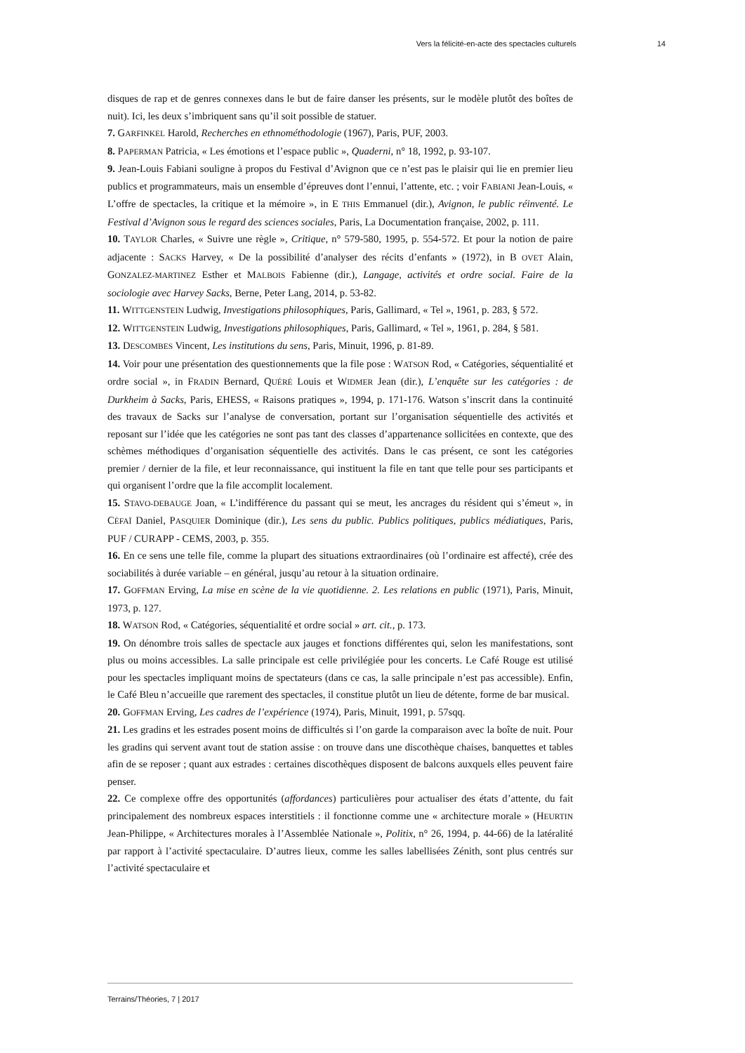Vers la félicité-en-acte des spectacles culturels 14
disques de rap et de genres connexes dans le but de faire danser les présents, sur le modèle plutôt des boîtes de nuit). Ici, les deux s’imbriquent sans qu’il soit possible de statuer.
7. GARFINKEL Harold, Recherches en ethnométhodologie (1967), Paris, PUF, 2003.
8. PAPERMAN Patricia, « Les émotions et l’espace public », Quaderni, n° 18, 1992, p. 93-107.
9. Jean-Louis Fabiani souligne à propos du Festival d’Avignon que ce n’est pas le plaisir qui lie en premier lieu publics et programmateurs, mais un ensemble d’épreuves dont l’ennui, l’attente, etc. ; voir FABIANI Jean-Louis, « L’offre de spectacles, la critique et la mémoire », in E THIS Emmanuel (dir.), Avignon, le public réinventé. Le Festival d’Avignon sous le regard des sciences sociales, Paris, La Documentation française, 2002, p. 111.
10. TAYLOR Charles, « Suivre une règle », Critique, n° 579-580, 1995, p. 554-572. Et pour la notion de paire adjacente : SACKS Harvey, « De la possibilité d’analyser des récits d’enfants » (1972), in B OVET Alain, GONZALEZ-MARTINEZ Esther et MALBOIS Fabienne (dir.), Langage, activités et ordre social. Faire de la sociologie avec Harvey Sacks, Berne, Peter Lang, 2014, p. 53-82.
11. WITTGENSTEIN Ludwig, Investigations philosophiques, Paris, Gallimard, « Tel », 1961, p. 283, § 572.
12. WITTGENSTEIN Ludwig, Investigations philosophiques, Paris, Gallimard, « Tel », 1961, p. 284, § 581.
13. DESCOMBES Vincent, Les institutions du sens, Paris, Minuit, 1996, p. 81-89.
14. Voir pour une présentation des questionnements que la file pose : WATSON Rod, « Catégories, séquentialité et ordre social », in FRADIN Bernard, QUÉRÉ Louis et WIDMER Jean (dir.), L’enquête sur les catégories : de Durkheim à Sacks, Paris, EHESS, « Raisons pratiques », 1994, p. 171-176. Watson s’inscrit dans la continuité des travaux de Sacks sur l’analyse de conversation, portant sur l’organisation séquentielle des activités et reposant sur l’idée que les catégories ne sont pas tant des classes d’appartenance sollicitées en contexte, que des schèmes méthodiques d’organisation séquentielle des activités. Dans le cas présent, ce sont les catégories premier / dernier de la file, et leur reconnaissance, qui instituent la file en tant que telle pour ses participants et qui organisent l’ordre que la file accomplit localement.
15. STAVO-DEBAUGE Joan, « L’indifférence du passant qui se meut, les ancrages du résident qui s’émeut », in CÉFAÏ Daniel, PASQUIER Dominique (dir.), Les sens du public. Publics politiques, publics médiatiques, Paris, PUF / CURAPP - CEMS, 2003, p. 355.
16. En ce sens une telle file, comme la plupart des situations extraordinaires (où l’ordinaire est affecté), crée des sociabilités à durée variable – en général, jusqu’au retour à la situation ordinaire.
17. GOFFMAN Erving, La mise en scène de la vie quotidienne. 2. Les relations en public (1971), Paris, Minuit, 1973, p. 127.
18. WATSON Rod, « Catégories, séquentialité et ordre social » art. cit., p. 173.
19. On dénombre trois salles de spectacle aux jauges et fonctions différentes qui, selon les manifestations, sont plus ou moins accessibles. La salle principale est celle privilégiée pour les concerts. Le Café Rouge est utilisé pour les spectacles impliquant moins de spectateurs (dans ce cas, la salle principale n’est pas accessible). Enfin, le Café Bleu n’accueille que rarement des spectacles, il constitue plutôt un lieu de détente, forme de bar musical.
20. GOFFMAN Erving, Les cadres de l’expérience (1974), Paris, Minuit, 1991, p. 57sqq.
21. Les gradins et les estrades posent moins de difficultés si l’on garde la comparaison avec la boîte de nuit. Pour les gradins qui servent avant tout de station assise : on trouve dans une discothèque chaises, banquettes et tables afin de se reposer ; quant aux estrades : certaines discothèques disposent de balcons auxquels elles peuvent faire penser.
22. Ce complexe offre des opportunités (affordances) particulières pour actualiser des états d’attente, du fait principalement des nombreux espaces interstitiels : il fonctionne comme une « architecture morale » (HEURTIN Jean-Philippe, « Architectures morales à l’Assemblée Nationale », Politix, n° 26, 1994, p. 44-66) de la latéralité par rapport à l’activité spectaculaire. D’autres lieux, comme les salles labellisées Zénith, sont plus centrés sur l’activité spectaculaire et
Terrains/Théories, 7 | 2017